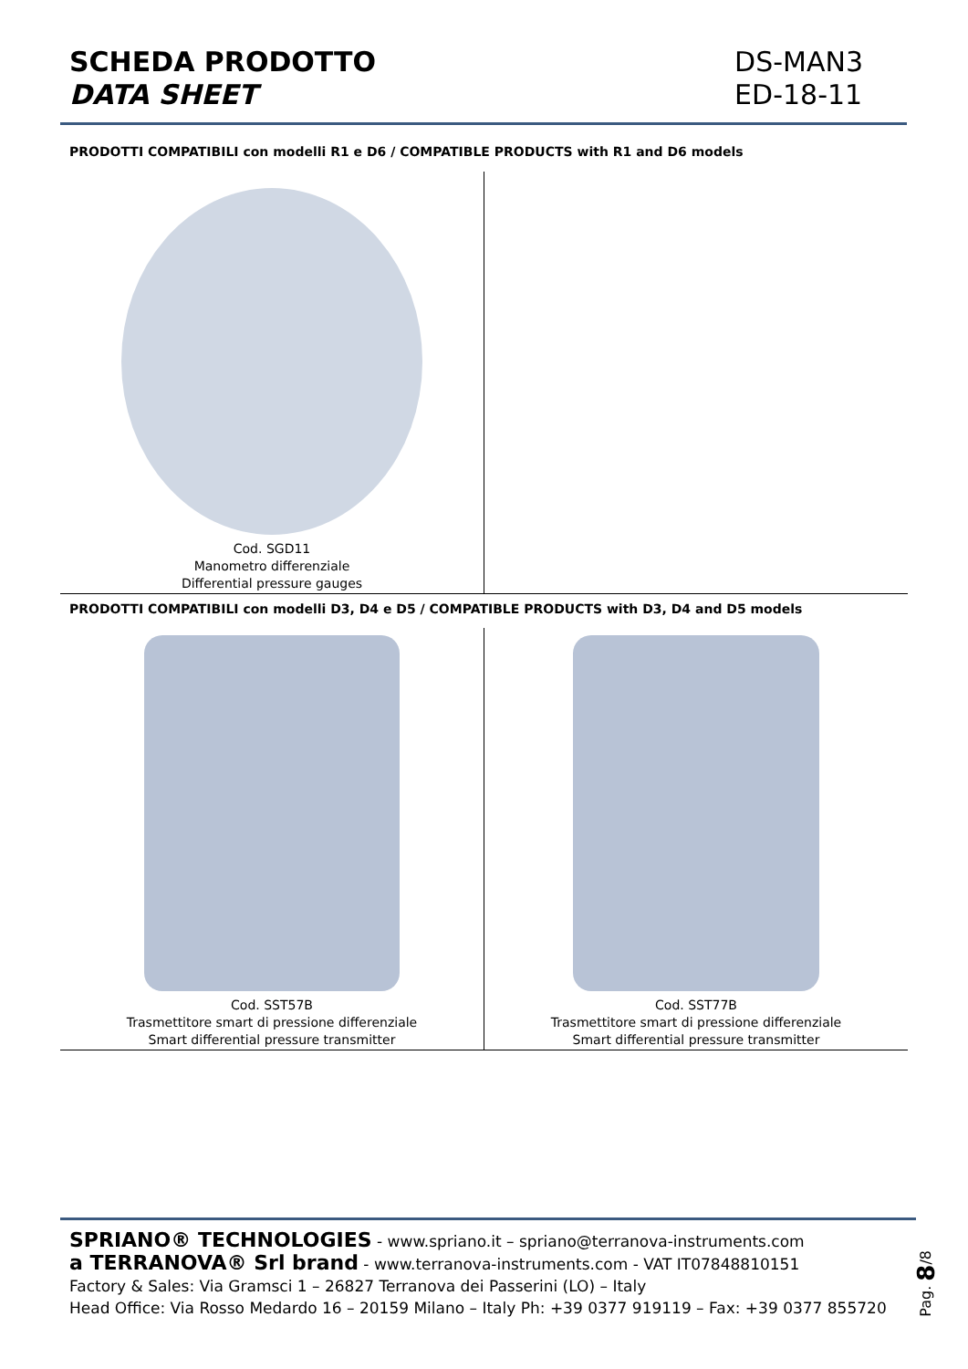SCHEDA PRODOTTO
DATA SHEET
DS-MAN3
ED-18-11
PRODOTTI COMPATIBILI con modelli R1 e D6 / COMPATIBLE PRODUCTS with R1 and D6 models
| Cod. SGD11 Manometro differenziale Differential pressure gauges | |
PRODOTTI COMPATIBILI con modelli D3, D4 e D5 / COMPATIBLE PRODUCTS with D3, D4 and D5 models
| Cod. SST57B Trasmettitore smart di pressione differenziale Smart differential pressure transmitter | Cod. SST77B Trasmettitore smart di pressione differenziale Smart differential pressure transmitter |
SPRIANO® TECHNOLOGIES - www.spriano.it – spriano@terranova-instruments.com
a TERRANOVA® Srl brand - www.terranova-instruments.com - VAT IT07848810151
Factory & Sales: Via Gramsci 1 – 26827 Terranova dei Passerini (LO) – Italy
Head Office: Via Rosso Medardo 16 – 20159 Milano – Italy Ph: +39 0377 919119 – Fax: +39 0377 855720
Pag. 8/8